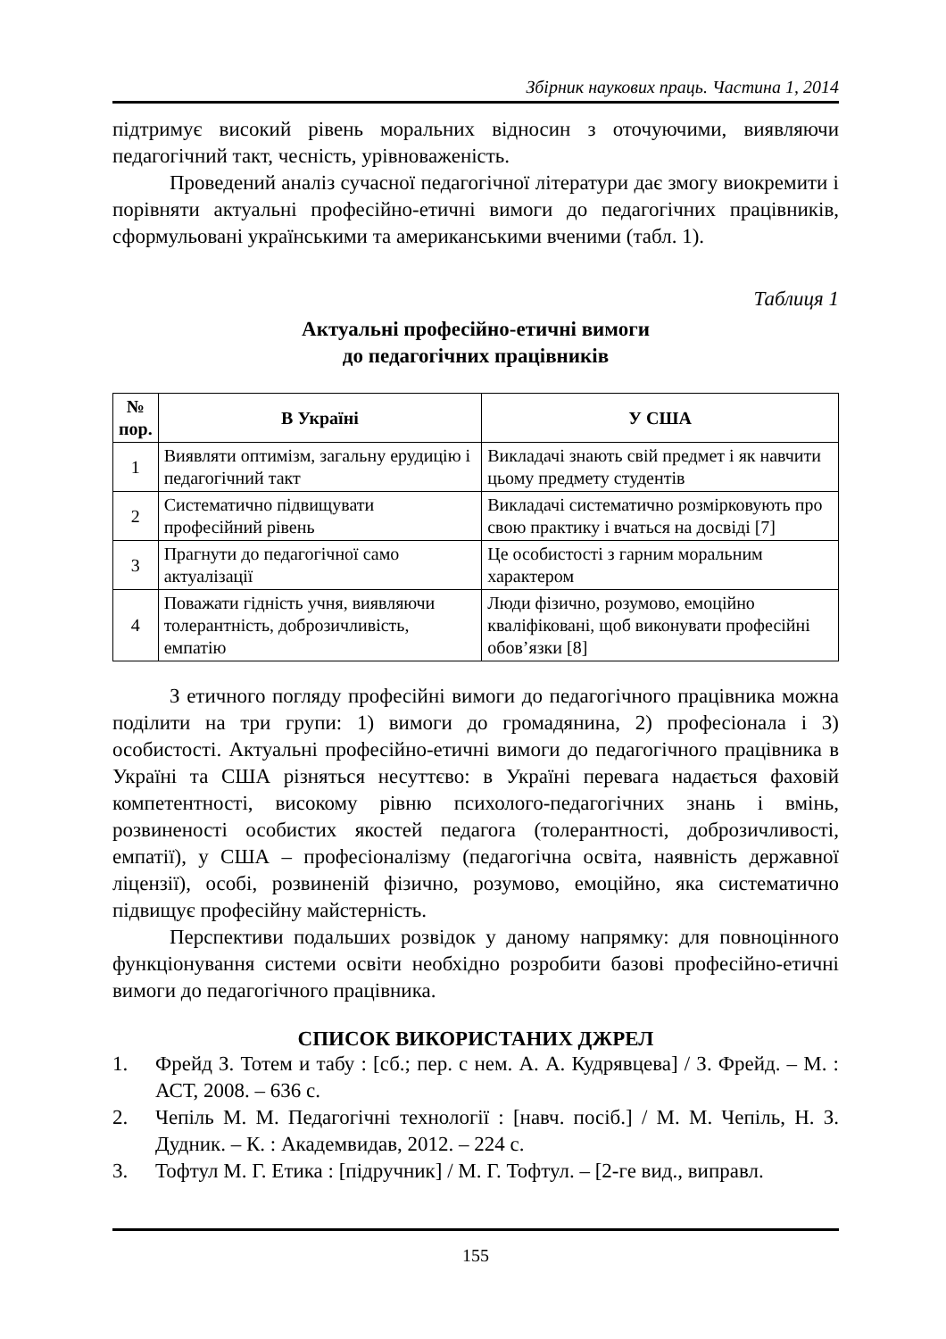Збірник наукових праць. Частина 1, 2014
підтримує високий рівень моральних відносин з оточуючими, виявляючи педагогічний такт, чесність, урівноваженість.
Проведений аналіз сучасної педагогічної літератури дає змогу виокремити і порівняти актуальні професійно-етичні вимоги до педагогічних працівників, сформульовані українськими та американськими вченими (табл. 1).
Таблиця 1
Актуальні професійно-етичні вимоги
до педагогічних працівників
| № пор. | В Україні | У США |
| --- | --- | --- |
| 1 | Виявляти оптимізм, загальну ерудицію і педагогічний такт | Викладачі знають свій предмет і як навчити цьому предмету студентів |
| 2 | Систематично підвищувати професійний рівень | Викладачі систематично розмірковують про свою практику і вчаться на досвіді [7] |
| 3 | Прагнути до педагогічної само актуалізації | Це особистості з гарним моральним характером |
| 4 | Поважати гідність учня, виявляючи толерантність, доброзичливість, емпатію | Люди фізично, розумово, емоційно кваліфіковані, щоб виконувати професійні обов’язки [8] |
З етичного погляду професійні вимоги до педагогічного працівника можна поділити на три групи: 1) вимоги до громадянина, 2) професіонала і 3) особистості. Актуальні професійно-етичні вимоги до педагогічного працівника в Україні та США різняться несуттєво: в Україні перевага надається фаховій компетентності, високому рівню психолого-педагогічних знань і вмінь, розвиненості особистих якостей педагога (толерантності, доброзичливості, емпатії), у США – професіоналізму (педагогічна освіта, наявність державної ліцензії), особі, розвиненій фізично, розумово, емоційно, яка систематично підвищує професійну майстерність.
Перспективи подальших розвідок у даному напрямку: для повноцінного функціонування системи освіти необхідно розробити базові професійно-етичні вимоги до педагогічного працівника.
СПИСОК ВИКОРИСТАНИХ ДЖРЕЛ
1. Фрейд З. Тотем и табу : [сб.; пер. с нем. А. А. Кудрявцева] / З. Фрейд. – М. : АСТ, 2008. – 636 с.
2. Чепіль М. М. Педагогічні технології : [навч. посіб.] / М. М. Чепіль, Н. З. Дудник. – К. : Академвидав, 2012. – 224 с.
3. Тофтул М. Г. Етика : [підручник] / М. Г. Тофтул. – [2-ге вид., виправл.
155